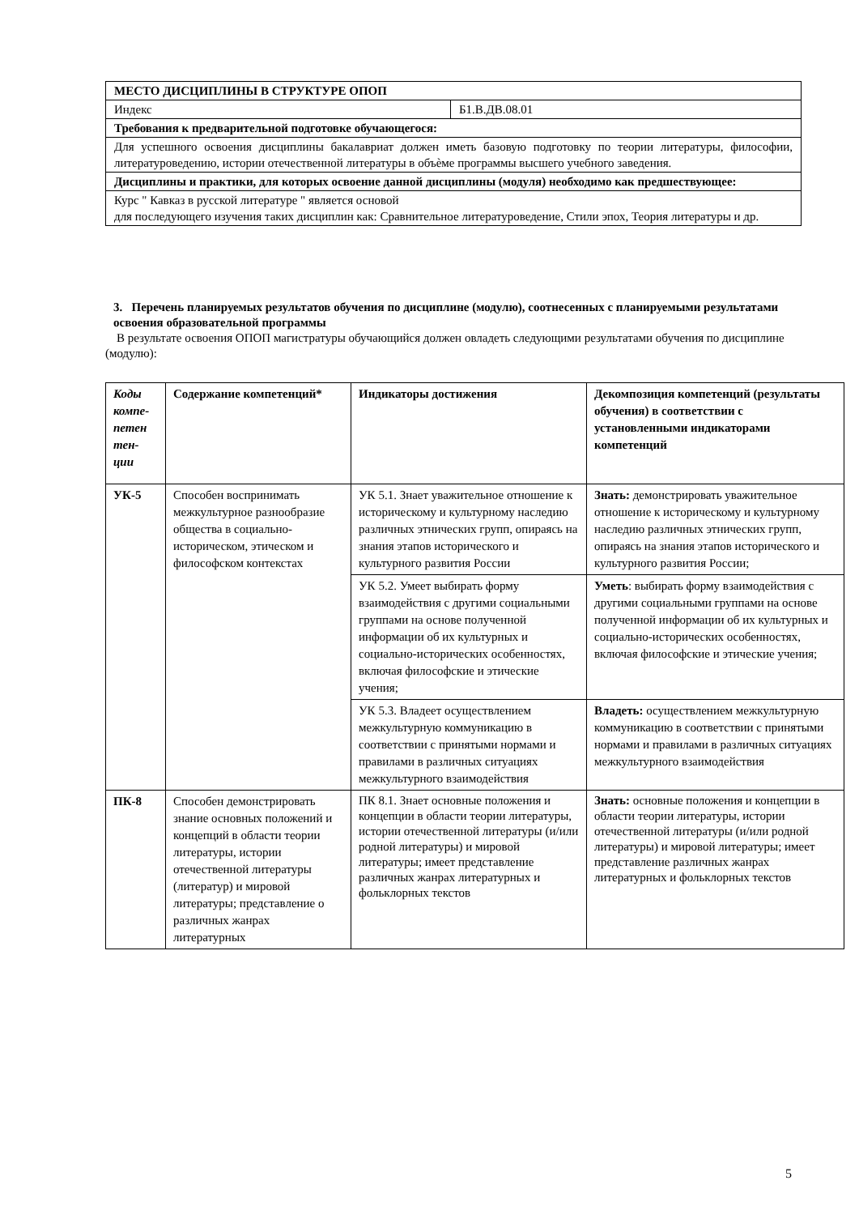| МЕСТО ДИСЦИПЛИНЫ В СТРУКТУРЕ ОПОП | |
| Индекс | Б1.В.ДВ.08.01 |
| Требования к предварительной подготовке обучающегося: | |
| Для успешного освоения дисциплины бакалавриат должен иметь базовую подготовку по теории литературы, философии, литературоведению, истории отечественной литературы в объѐме программы высшего учебного заведения. | |
| Дисциплины и практики, для которых освоение данной дисциплины (модуля) необходимо как предшествующее: | |
| Курс " Кавказ в русской литературе " является основой для последующего изучения таких дисциплин как: Сравнительное литературоведение, Стили эпох, Теория литературы и др. | |
3. Перечень планируемых результатов обучения по дисциплине (модулю), соотнесенных с планируемыми результатами освоения образовательной программы
В результате освоения ОПОП магистратуры обучающийся должен овладеть следующими результатами обучения по дисциплине (модулю):
| Коды компе-петен тен-ции | Содержание компетенций* | Индикаторы достижения | Декомпозиция компетенций (результаты обучения) в соответствии с установленными индикаторами компетенций |
| --- | --- | --- | --- |
| УК-5 | Способен воспринимать межкультурное разнообразие общества в социально-историческом, этическом и философском контекстах | УК 5.1. Знает уважительное отношение к историческому и культурному наследию различных этнических групп, опираясь на знания этапов исторического и культурного развития России | Знать: демонстрировать уважительное отношение к историческому и культурному наследию различных этнических групп, опираясь на знания этапов исторического и культурного развития России; |
| | | УК 5.2. Умеет выбирать форму взаимодействия с другими социальными группами на основе полученной информации об их культурных и социально-исторических особенностях, включая философские и этические учения; | Уметь : выбирать форму взаимодействия с другими социальными группами на основе полученной информации об их культурных и социально-исторических особенностях, включая философские и этические учения; |
| | | УК 5.3. Владеет осуществлением межкультурную коммуникацию в соответствии с принятыми нормами и правилами в различных ситуациях межкультурного взаимодействия | Владеть: осуществлением межкультурную коммуникацию в соответствии с принятыми нормами и правилами в различных ситуациях межкультурного взаимодействия |
| ПК-8 | Способен демонстрировать знание основных положений и концепций в области теории литературы, истории отечественной литературы (литератур) и мировой литературы; представление о различных жанрах литературных | ПК 8.1. Знает основные положения и концепции в области теории литературы, истории отечественной литературы (и/или родной литературы) и мировой литературы; имеет представление различных жанрах литературных и фольклорных текстов | Знать: основные положения и концепции в области теории литературы, истории отечественной литературы (и/или родной литературы) и мировой литературы; имеет представление различных жанрах литературных и фольклорных текстов |
5